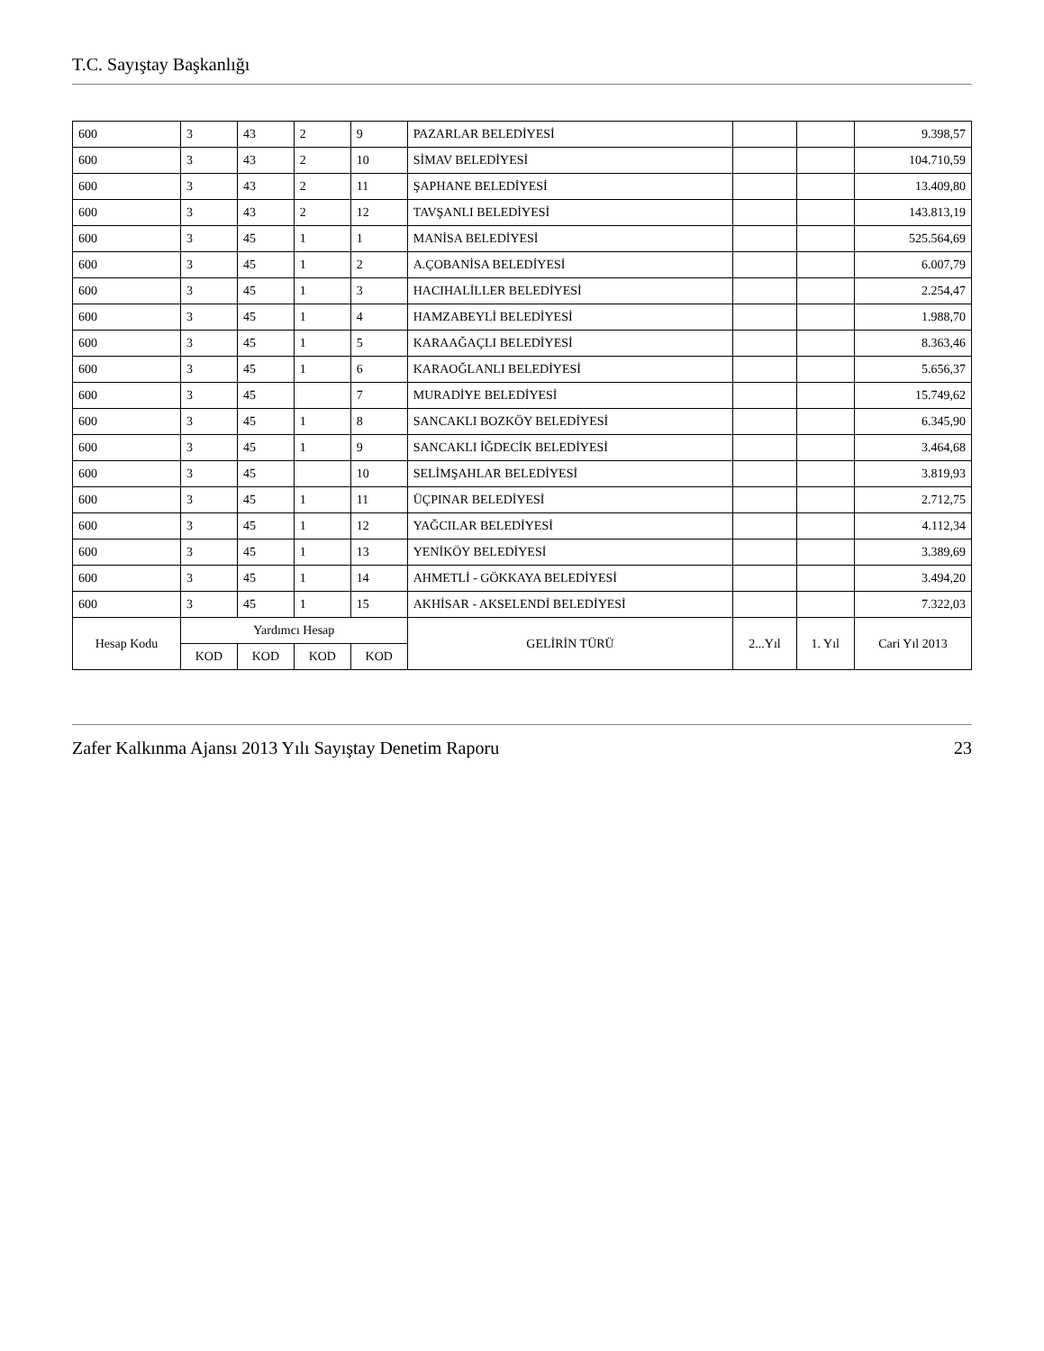T.C. Sayıştay Başkanlığı
| 600 | 3 | 43 | 2 | 9 | PAZARLAR BELEDİYESİ | | | 9.398,57 |
| 600 | 3 | 43 | 2 | 10 | SİMAV BELEDİYESİ | | | 104.710,59 |
| 600 | 3 | 43 | 2 | 11 | ŞAPHANE BELEDİYESİ | | | 13.409,80 |
| 600 | 3 | 43 | 2 | 12 | TAVŞANLI BELEDİYESİ | | | 143.813,19 |
| 600 | 3 | 45 | 1 | 1 | MANİSA BELEDİYESİ | | | 525.564,69 |
| 600 | 3 | 45 | 1 | 2 | A.ÇOBANİSA BELEDİYESİ | | | 6.007,79 |
| 600 | 3 | 45 | 1 | 3 | HACIHALİLLER BELEDİYESİ | | | 2.254,47 |
| 600 | 3 | 45 | 1 | 4 | HAMZABEYLİ BELEDİYESİ | | | 1.988,70 |
| 600 | 3 | 45 | 1 | 5 | KARAAĞAÇLI BELEDİYESİ | | | 8.363,46 |
| 600 | 3 | 45 | 1 | 6 | KARAOĞLANLI BELEDİYESİ | | | 5.656,37 |
| 600 | 3 | 45 | | 7 | MURADİYE BELEDİYESİ | | | 15.749,62 |
| 600 | 3 | 45 | 1 | 8 | SANCAKLI BOZKÖY BELEDİYESİ | | | 6.345,90 |
| 600 | 3 | 45 | 1 | 9 | SANCAKLI İĞDECİK BELEDİYESİ | | | 3.464,68 |
| 600 | 3 | 45 | | 10 | SELİMŞAHLAR BELEDİYESİ | | | 3.819,93 |
| 600 | 3 | 45 | 1 | 11 | ÜÇPINAR BELEDİYESİ | | | 2.712,75 |
| 600 | 3 | 45 | 1 | 12 | YAĞCILAR BELEDİYESİ | | | 4.112,34 |
| 600 | 3 | 45 | 1 | 13 | YENİKÖY BELEDİYESİ | | | 3.389,69 |
| 600 | 3 | 45 | 1 | 14 | AHMETLİ - GÖKKAYA BELEDİYESİ | | | 3.494,20 |
| 600 | 3 | 45 | 1 | 15 | AKHİSAR - AKSELENDİ BELEDİYESİ | | | 7.322,03 |
| Hesap Kodu | Yardımcı Hesap | | | | GELİRİN TÜRÜ | 2...Yıl | 1. Yıl | Cari Yıl 2013 |
| | KOD | KOD | KOD | KOD | | | | |
Zafer Kalkınma Ajansı 2013 Yılı Sayıştay Denetim Raporu 23